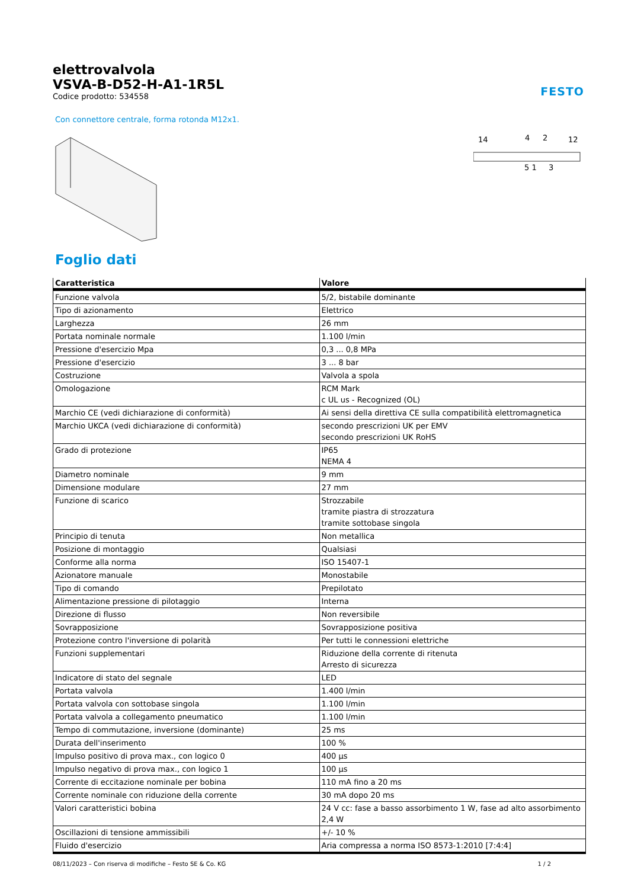elettrovalvola
VSVA-B-D52-H-A1-1R5L
Codice prodotto: 534558
FESTO
Con connettore centrale, forma rotonda M12x1.
14
4
2
12
5 1
3
Foglio dati
| Caratteristica | Valore |
| --- | --- |
| Funzione valvola | 5/2, bistabile dominante |
| Tipo di azionamento | Elettrico |
| Larghezza | 26 mm |
| Portata nominale normale | 1.100 l/min |
| Pressione d'esercizio Mpa | 0,3 ... 0,8 MPa |
| Pressione d'esercizio | 3 ... 8 bar |
| Costruzione | Valvola a spola |
| Omologazione | RCM Mark c UL us - Recognized (OL) |
| Marchio CE (vedi dichiarazione di conformità) | Ai sensi della direttiva CE sulla compatibilità elettromagnetica |
| Marchio UKCA (vedi dichiarazione di conformità) | secondo prescrizioni UK per EMV secondo prescrizioni UK RoHS |
| Grado di protezione | IP65 NEMA 4 |
| Diametro nominale | 9 mm |
| Dimensione modulare | 27 mm |
| Funzione di scarico | Strozzabile tramite piastra di strozzatura tramite sottobase singola |
| Principio di tenuta | Non metallica |
| Posizione di montaggio | Qualsiasi |
| Conforme alla norma | ISO 15407-1 |
| Azionatore manuale | Monostabile |
| Tipo di comando | Prepilotato |
| Alimentazione pressione di pilotaggio | Interna |
| Direzione di flusso | Non reversibile |
| Sovrapposizione | Sovrapposizione positiva |
| Protezione contro l'inversione di polarità | Per tutti le connessioni elettriche |
| Funzioni supplementari | Riduzione della corrente di ritenuta Arresto di sicurezza |
| Indicatore di stato del segnale | LED |
| Portata valvola | 1.400 l/min |
| Portata valvola con sottobase singola | 1.100 l/min |
| Portata valvola a collegamento pneumatico | 1.100 l/min |
| Tempo di commutazione, inversione (dominante) | 25 ms |
| Durata dell'inserimento | 100 % |
| Impulso positivo di prova max., con logico 0 | 400 µs |
| Impulso negativo di prova max., con logico 1 | 100 µs |
| Corrente di eccitazione nominale per bobina | 110 mA fino a 20 ms |
| Corrente nominale con riduzione della corrente | 30 mA dopo 20 ms |
| Valori caratteristici bobina | 24 V cc: fase a basso assorbimento 1 W, fase ad alto assorbimento 2,4 W |
| Oscillazioni di tensione ammissibili | +/- 10 % |
| Fluido d'esercizio | Aria compressa a norma ISO 8573-1:2010 [7:4:4] |
08/11/2023 – Con riserva di modifiche – Festo SE & Co. KG 1 / 2